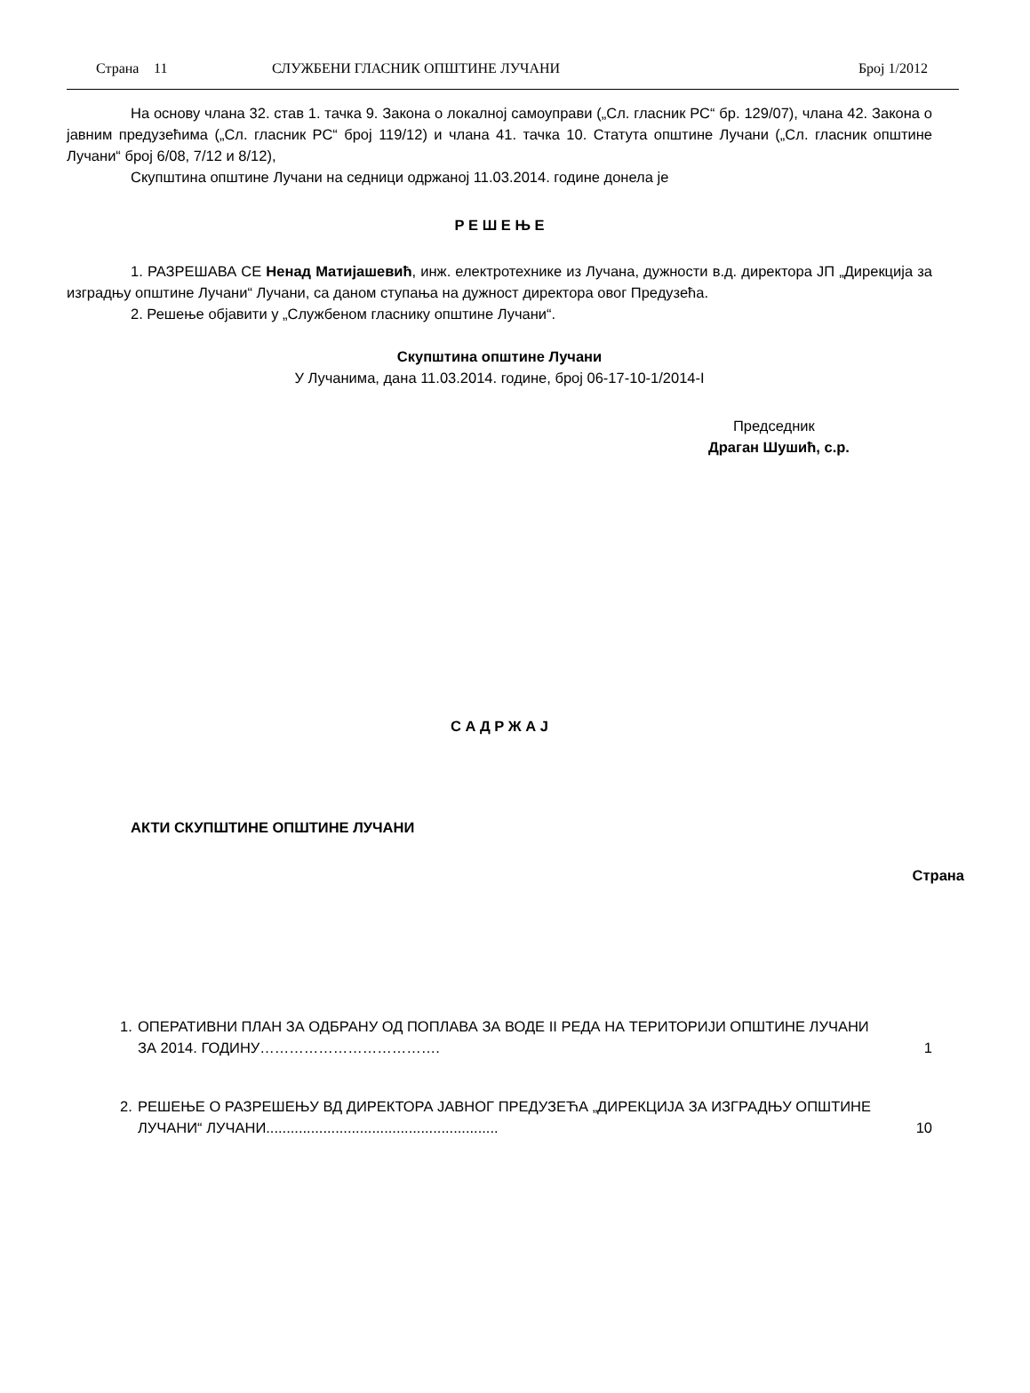Страна 11 СЛУЖБЕНИ ГЛАСНИК ОПШТИНЕ ЛУЧАНИ Број 1/2012
На основу члана 32. став 1. тачка 9. Закона о локалној самоуправи („Сл. гласник РС“ бр. 129/07), члана 42. Закона о јавним предузећима („Сл. гласник РС“ број 119/12) и члана 41. тачка 10. Статута општине Лучани („Сл. гласник општине Лучани“ број 6/08, 7/12 и 8/12),
Скупштина општине Лучани на седници одржаној 11.03.2014. године донела је
Р Е Ш Е Њ Е
1. РАЗРЕШАВА СЕ Ненад Матијашевић, инж. електротехнике из Лучана, дужности в.д. директора ЈП „Дирекција за изградњу општине Лучани“ Лучани, са даном ступања на дужност директора овог Предузећа.
2. Решење објавити у „Службеном гласнику општине Лучани“.
Скупштина општине Лучани
У Лучанима, дана 11.03.2014. године, број 06-17-10-1/2014-I
Председник
Драган Шушић, с.р.
С А Д Р Ж А Ј
АКТИ СКУПШТИНЕ ОПШТИНЕ ЛУЧАНИ
Страна
1. ОПЕРАТИВНИ ПЛАН ЗА ОДБРАНУ ОД ПОПЛАВА ЗА ВОДЕ II РЕДА НА ТЕРИТОРИЈИ ОПШТИНЕ ЛУЧАНИ ЗА 2014. ГОДИНУ………………………………. 1
2. РЕШЕЊЕ О РАЗРЕШЕЊУ ВД ДИРЕКТОРА ЈАВНОГ ПРЕДУЗЕЋА „ДИРЕКЦИЈА ЗА ИЗГРАДЊУ ОПШТИНЕ ЛУЧАНИ“ ЛУЧАНИ......................................................... 10